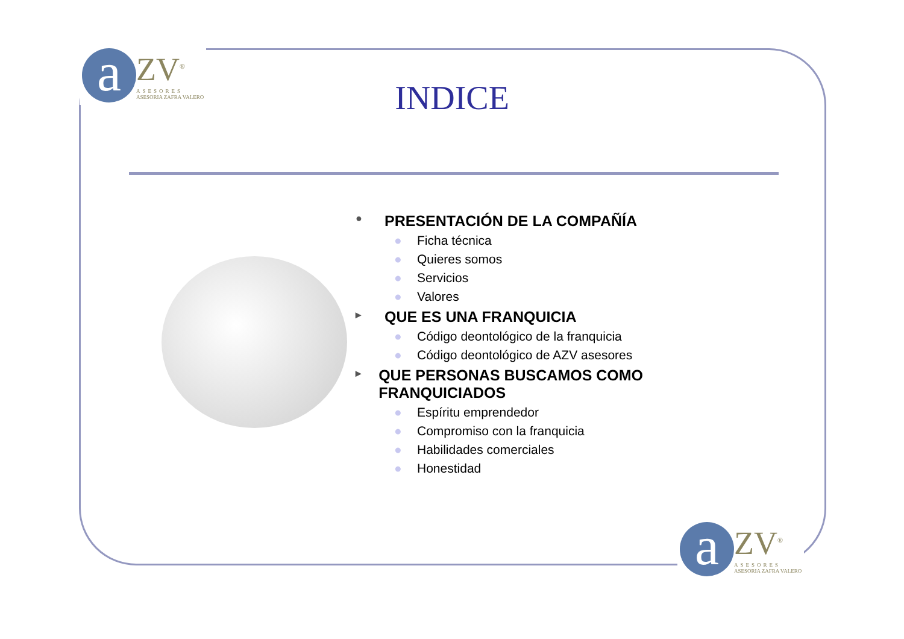a ZV<sup>®</sup> ASESORES ASESORIA ZAFRA VALERO
INDICE
● PRESENTACIÓN DE LA COMPAÑÍA
● Ficha técnica
● Quieres somos
● Servicios
● Valores
▸ QUE ES UNA FRANQUICIA
● Código deontológico de la franquicia
● Código deontológico de AZV asesores
▸ QUE PERSONAS BUSCAMOS COMO FRANQUICIADOS
● Espíritu emprendedor
● Compromiso con la franquicia
● Habilidades comerciales
● Honestidad
a ZV<sup>®</sup> ASESORES ASESORIA ZAFRA VALERO